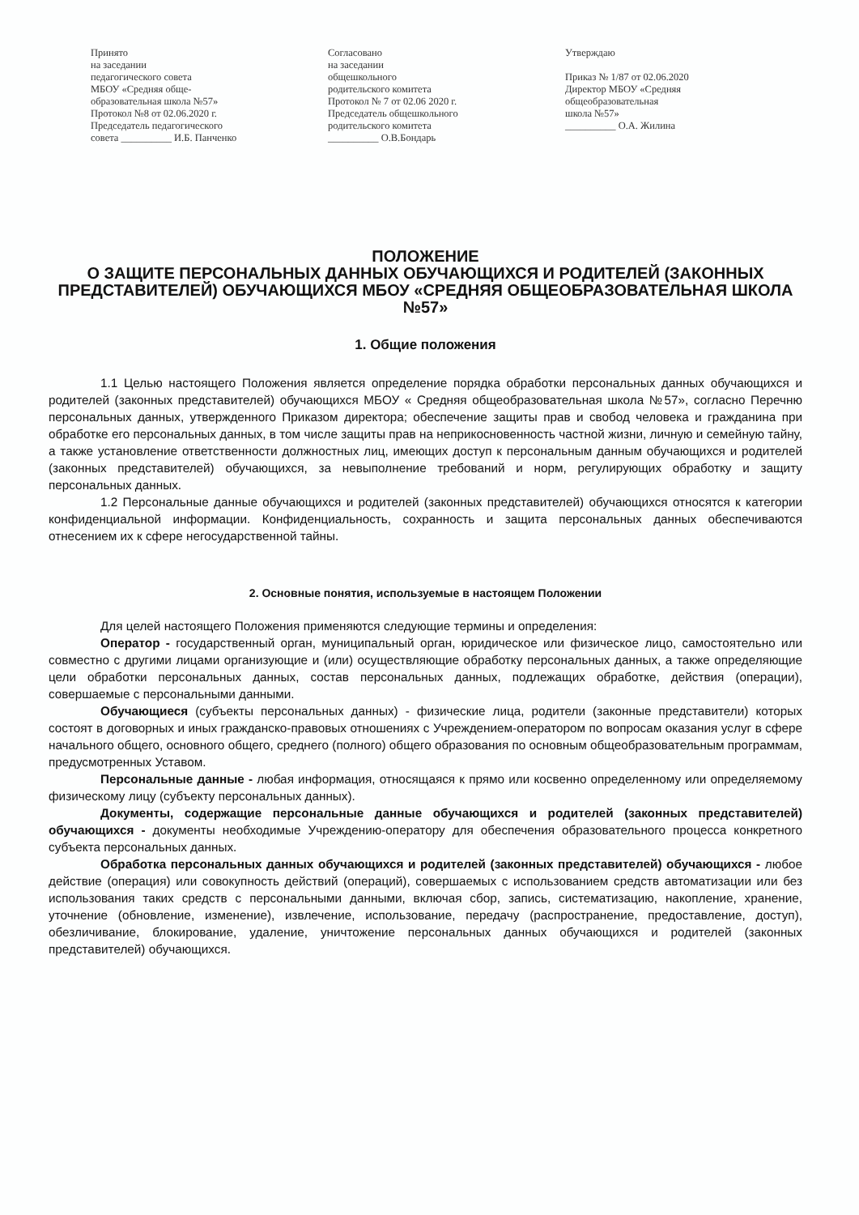Принято
на заседании
педагогического совета
МБОУ «Средняя обще-
образовательная школа №57»
Протокол №8 от 02.06.2020 г.
Председатель педагогического
совета __________ И.Б. Панченко
Согласовано
на заседании
общешкольного
родительского комитета
Протокол № 7 от 02.06 2020 г.
Председатель общешкольного
родительского комитета
__________ О.В.Бондарь
Утверждаю
Приказ № 1/87 от 02.06.2020
Директор МБОУ «Средняя
общеобразовательная
школа №57»
__________ О.А. Жилина
ПОЛОЖЕНИЕ
О ЗАЩИТЕ ПЕРСОНАЛЬНЫХ ДАННЫХ ОБУЧАЮЩИХСЯ И РОДИТЕЛЕЙ (ЗАКОННЫХ ПРЕДСТАВИТЕЛЕЙ) ОБУЧАЮЩИХСЯ МБОУ «СРЕДНЯЯ ОБЩЕОБРАЗОВАТЕЛЬНАЯ ШКОЛА №57»
1. Общие положения
1.1 Целью настоящего Положения является определение порядка обработки персональных данных обучающихся и родителей (законных представителей) обучающихся МБОУ « Средняя общеобразовательная школа №57», согласно Перечню персональных данных, утвержденного Приказом директора; обеспечение защиты прав и свобод человека и гражданина при обработке его персональных данных, в том числе защиты прав на неприкосновенность частной жизни, личную и семейную тайну, а также установление ответственности должностных лиц, имеющих доступ к персональным данным обучающихся и родителей (законных представителей) обучающихся, за невыполнение требований и норм, регулирующих обработку и защиту персональных данных.
1.2 Персональные данные обучающихся и родителей (законных представителей) обучающихся относятся к категории конфиденциальной информации. Конфиденциальность, сохранность и защита персональных данных обеспечиваются отнесением их к сфере негосударственной тайны.
2. Основные понятия, используемые в настоящем Положении
Для целей настоящего Положения применяются следующие термины и определения:
Оператор - государственный орган, муниципальный орган, юридическое или физическое лицо, самостоятельно или совместно с другими лицами организующие и (или) осуществляющие обработку персональных данных, а также определяющие цели обработки персональных данных, состав персональных данных, подлежащих обработке, действия (операции), совершаемые с персональными данными.
Обучающиеся (субъекты персональных данных) - физические лица, родители (законные представители) которых состоят в договорных и иных гражданско-правовых отношениях с Учреждением-оператором по вопросам оказания услуг в сфере начального общего, основного общего, среднего (полного) общего образования по основным общеобразовательным программам, предусмотренных Уставом.
Персональные данные - любая информация, относящаяся к прямо или косвенно определенному или определяемому физическому лицу (субъекту персональных данных).
Документы, содержащие персональные данные обучающихся и родителей (законных представителей) обучающихся - документы необходимые Учреждению-оператору для обеспечения образовательного процесса конкретного субъекта персональных данных.
Обработка персональных данных обучающихся и родителей (законных представителей) обучающихся - любое действие (операция) или совокупность действий (операций), совершаемых с использованием средств автоматизации или без использования таких средств с персональными данными, включая сбор, запись, систематизацию, накопление, хранение, уточнение (обновление, изменение), извлечение, использование, передачу (распространение, предоставление, доступ), обезличивание, блокирование, удаление, уничтожение персональных данных обучающихся и родителей (законных представителей) обучающихся.